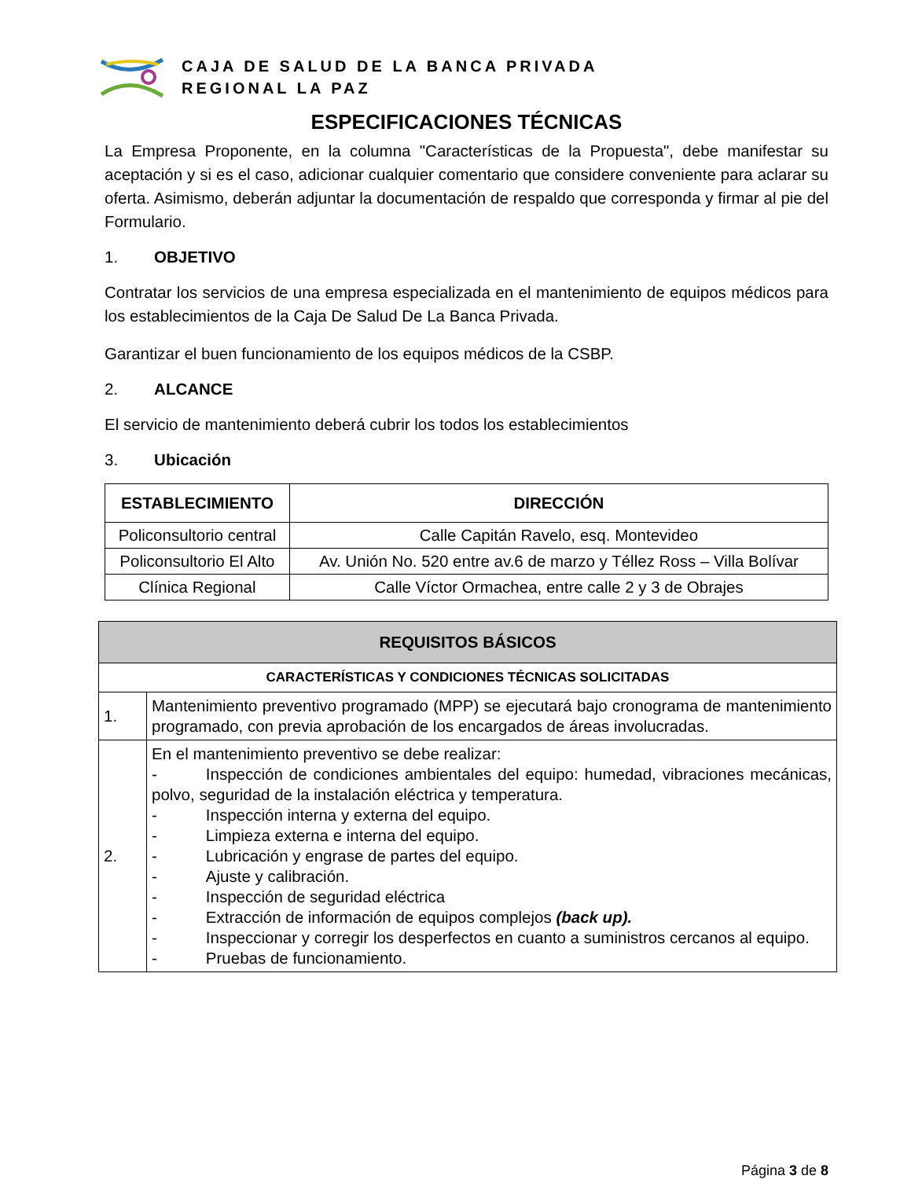CAJA DE SALUD DE LA BANCA PRIVADA
REGIONAL LA PAZ
ESPECIFICACIONES TÉCNICAS
La Empresa Proponente, en la columna "Características de la Propuesta", debe manifestar su aceptación y si es el caso, adicionar cualquier comentario que considere conveniente para aclarar su oferta. Asimismo, deberán adjuntar la documentación de respaldo que corresponda y firmar al pie del Formulario.
1. OBJETIVO
Contratar los servicios de una empresa especializada en el mantenimiento de equipos médicos para los establecimientos de la Caja De Salud De La Banca Privada.
Garantizar el buen funcionamiento de los equipos médicos de la CSBP.
2. ALCANCE
El servicio de mantenimiento deberá cubrir los todos los establecimientos
3. Ubicación
| ESTABLECIMIENTO | DIRECCIÓN |
| --- | --- |
| Policonsultorio central | Calle Capitán Ravelo, esq. Montevideo |
| Policonsultorio El Alto | Av. Unión No. 520 entre av.6 de marzo y Téllez Ross – Villa Bolívar |
| Clínica Regional | Calle Víctor Ormachea, entre calle 2 y 3 de Obrajes |
| REQUISITOS BÁSICOS | |
| --- | --- |
| CARACTERÍSTICAS Y CONDICIONES TÉCNICAS SOLICITADAS | |
| 1. | Mantenimiento preventivo programado (MPP) se ejecutará bajo cronograma de mantenimiento programado, con previa aprobación de los encargados de áreas involucradas. |
| 2. | En el mantenimiento preventivo se debe realizar: - Inspección de condiciones ambientales del equipo: humedad, vibraciones mecánicas, polvo, seguridad de la instalación eléctrica y temperatura. - Inspección interna y externa del equipo. - Limpieza externa e interna del equipo. - Lubricación y engrase de partes del equipo. - Ajuste y calibración. - Inspección de seguridad eléctrica - Extracción de información de equipos complejos (back up). - Inspeccionar y corregir los desperfectos en cuanto a suministros cercanos al equipo. - Pruebas de funcionamiento. |
Página 3 de 8